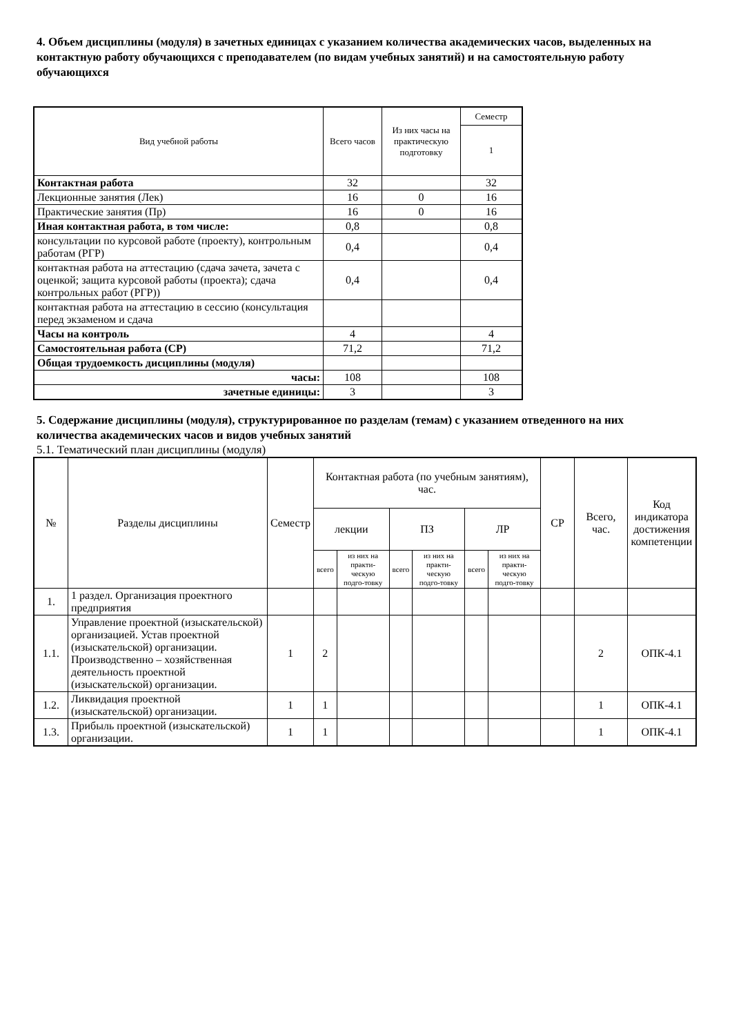4. Объем дисциплины (модуля) в зачетных единицах с указанием количества академических часов, выделенных на контактную работу обучающихся с преподавателем (по видам учебных занятий) и на самостоятельную работу обучающихся
| Вид учебной работы | Всего часов | Из них часы на практическую подготовку | Семестр |
| | | | 1 |
| Контактная работа | 32 | | 32 |
| Лекционные занятия (Лек) | 16 | 0 | 16 |
| Практические занятия (Пр) | 16 | 0 | 16 |
| Иная контактная работа, в том числе: | 0,8 | | 0,8 |
| консультации по курсовой работе (проекту), контрольным работам (РГР) | 0,4 | | 0,4 |
| контактная работа на аттестацию (сдача зачета, зачета с оценкой; защита курсовой работы (проекта); сдача контрольных работ (РГР)) | 0,4 | | 0,4 |
| контактная работа на аттестацию в сессию (консультация перед экзаменом и сдача | | | |
| Часы на контроль | 4 | | 4 |
| Самостоятельная работа (СР) | 71,2 | | 71,2 |
| Общая трудоемкость дисциплины (модуля) | | | |
| часы: | 108 | | 108 |
| зачетные единицы: | 3 | | 3 |
5. Содержание дисциплины (модуля), структурированное по разделам (темам) с указанием отведенного на них количества академических часов и видов учебных занятий
5.1. Тематический план дисциплины (модуля)
| № | Разделы дисциплины | Семестр | Контактная работа (по учебным занятиям), час. | | | | | | СР | Всего, час. | Код индикатора достижения компетенции |
| --- | --- | --- | --- | --- | --- | --- | --- | --- | --- | --- | --- |
| | | | лекции | | ПЗ | | ЛР | | | | |
| | | | всего | из них на практи-ческую подго-товку | всего | из них на практи-ческую подго-товку | всего | из них на практи-ческую подго-товку | | | |
| 1. | 1 раздел. Организация проектного предприятия | | | | | | | | | | |
| 1.1. | Управление проектной (изыскательской) организацией. Устав проектной (изыскательской) организации. Производственно – хозяйственная деятельность проектной (изыскательской) организации. | 1 | 2 | | | | | | | 2 | ОПК-4.1 |
| 1.2. | Ликвидация проектной (изыскательской) организации. | 1 | 1 | | | | | | | 1 | ОПК-4.1 |
| 1.3. | Прибыль проектной (изыскательской) организации. | 1 | 1 | | | | | | | 1 | ОПК-4.1 |